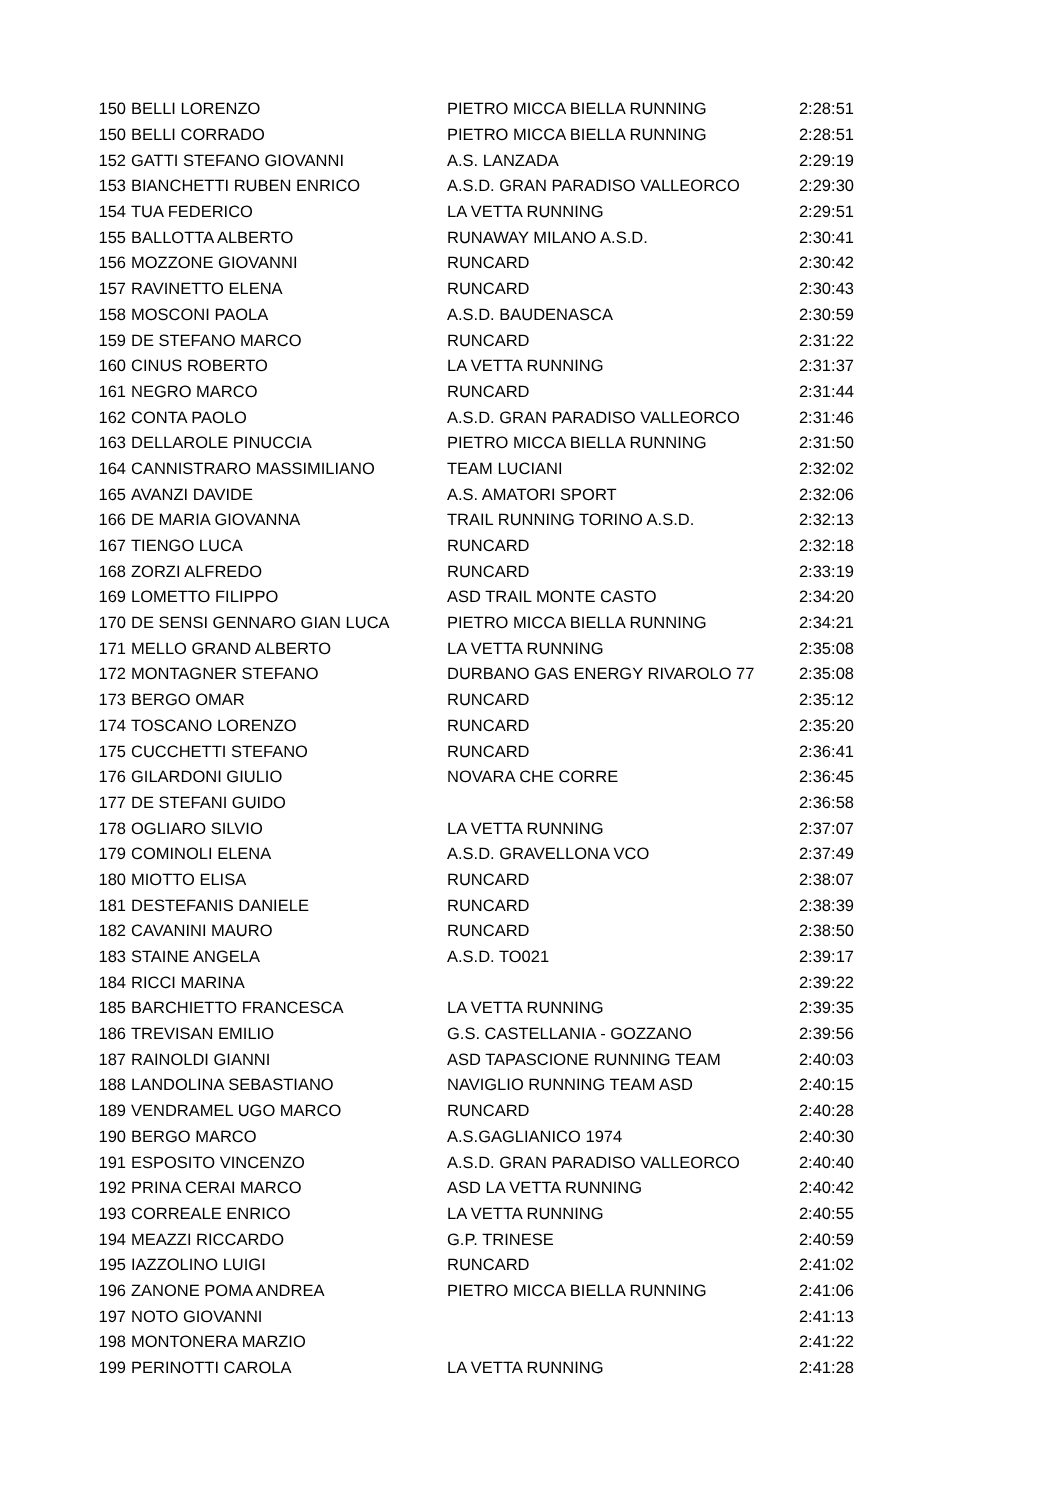| 150 | BELLI LORENZO | PIETRO MICCA BIELLA RUNNING | 2:28:51 |
| 150 | BELLI CORRADO | PIETRO MICCA BIELLA RUNNING | 2:28:51 |
| 152 | GATTI STEFANO GIOVANNI | A.S. LANZADA | 2:29:19 |
| 153 | BIANCHETTI RUBEN ENRICO | A.S.D. GRAN PARADISO VALLEORCO | 2:29:30 |
| 154 | TUA FEDERICO | LA VETTA RUNNING | 2:29:51 |
| 155 | BALLOTTA ALBERTO | RUNAWAY MILANO A.S.D. | 2:30:41 |
| 156 | MOZZONE GIOVANNI | RUNCARD | 2:30:42 |
| 157 | RAVINETTO ELENA | RUNCARD | 2:30:43 |
| 158 | MOSCONI PAOLA | A.S.D. BAUDENASCA | 2:30:59 |
| 159 | DE STEFANO MARCO | RUNCARD | 2:31:22 |
| 160 | CINUS ROBERTO | LA VETTA RUNNING | 2:31:37 |
| 161 | NEGRO MARCO | RUNCARD | 2:31:44 |
| 162 | CONTA PAOLO | A.S.D. GRAN PARADISO VALLEORCO | 2:31:46 |
| 163 | DELLAROLE PINUCCIA | PIETRO MICCA BIELLA RUNNING | 2:31:50 |
| 164 | CANNISTRARO MASSIMILIANO | TEAM LUCIANI | 2:32:02 |
| 165 | AVANZI DAVIDE | A.S. AMATORI SPORT | 2:32:06 |
| 166 | DE MARIA GIOVANNA | TRAIL RUNNING TORINO A.S.D. | 2:32:13 |
| 167 | TIENGO LUCA | RUNCARD | 2:32:18 |
| 168 | ZORZI ALFREDO | RUNCARD | 2:33:19 |
| 169 | LOMETTO FILIPPO | ASD TRAIL MONTE CASTO | 2:34:20 |
| 170 | DE SENSI GENNARO GIAN LUCA | PIETRO MICCA BIELLA RUNNING | 2:34:21 |
| 171 | MELLO GRAND ALBERTO | LA VETTA RUNNING | 2:35:08 |
| 172 | MONTAGNER STEFANO | DURBANO GAS ENERGY RIVAROLO 77 | 2:35:08 |
| 173 | BERGO OMAR | RUNCARD | 2:35:12 |
| 174 | TOSCANO LORENZO | RUNCARD | 2:35:20 |
| 175 | CUCCHETTI STEFANO | RUNCARD | 2:36:41 |
| 176 | GILARDONI GIULIO | NOVARA CHE CORRE | 2:36:45 |
| 177 | DE STEFANI GUIDO | | 2:36:58 |
| 178 | OGLIARO SILVIO | LA VETTA RUNNING | 2:37:07 |
| 179 | COMINOLI ELENA | A.S.D. GRAVELLONA VCO | 2:37:49 |
| 180 | MIOTTO ELISA | RUNCARD | 2:38:07 |
| 181 | DESTEFANIS DANIELE | RUNCARD | 2:38:39 |
| 182 | CAVANINI MAURO | RUNCARD | 2:38:50 |
| 183 | STAINE ANGELA | A.S.D. TO021 | 2:39:17 |
| 184 | RICCI MARINA | | 2:39:22 |
| 185 | BARCHIETTO FRANCESCA | LA VETTA RUNNING | 2:39:35 |
| 186 | TREVISAN EMILIO | G.S. CASTELLANIA - GOZZANO | 2:39:56 |
| 187 | RAINOLDI GIANNI | ASD TAPASCIONE RUNNING TEAM | 2:40:03 |
| 188 | LANDOLINA SEBASTIANO | NAVIGLIO RUNNING TEAM ASD | 2:40:15 |
| 189 | VENDRAMEL UGO MARCO | RUNCARD | 2:40:28 |
| 190 | BERGO MARCO | A.S.GAGLIANICO 1974 | 2:40:30 |
| 191 | ESPOSITO VINCENZO | A.S.D. GRAN PARADISO VALLEORCO | 2:40:40 |
| 192 | PRINA CERAI MARCO | ASD LA VETTA RUNNING | 2:40:42 |
| 193 | CORREALE ENRICO | LA VETTA RUNNING | 2:40:55 |
| 194 | MEAZZI RICCARDO | G.P. TRINESE | 2:40:59 |
| 195 | IAZZOLINO LUIGI | RUNCARD | 2:41:02 |
| 196 | ZANONE POMA ANDREA | PIETRO MICCA BIELLA RUNNING | 2:41:06 |
| 197 | NOTO GIOVANNI | | 2:41:13 |
| 198 | MONTONERA MARZIO | | 2:41:22 |
| 199 | PERINOTTI CAROLA | LA VETTA RUNNING | 2:41:28 |